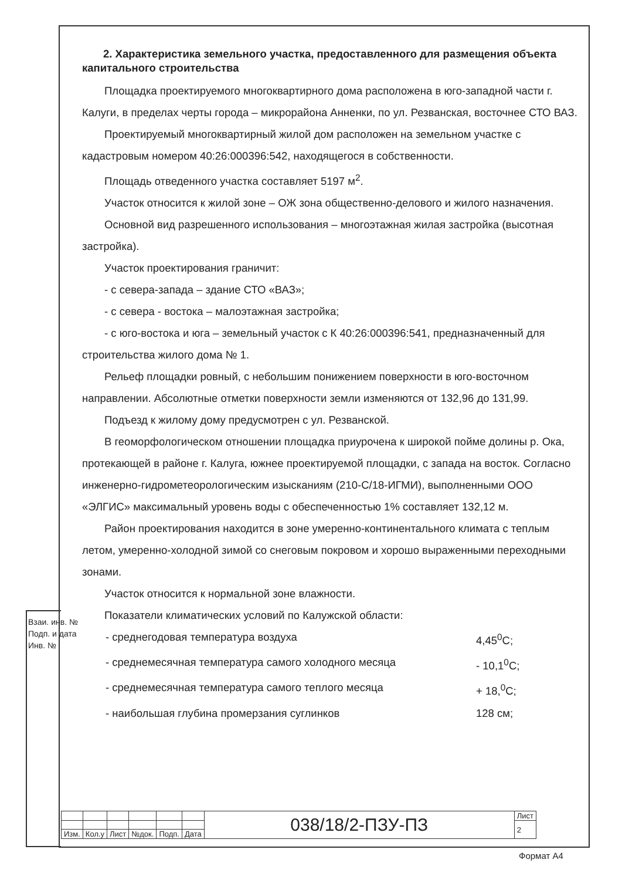2. Характеристика земельного участка, предоставленного для размещения объекта капитального строительства
Площадка проектируемого многоквартирного дома расположена в юго-западной части г. Калуги, в пределах черты города – микрорайона Анненки, по ул. Резванская, восточнее СТО ВАЗ.
Проектируемый многоквартирный жилой дом расположен на земельном участке с кадастровым номером 40:26:000396:542, находящегося в собственности.
Площадь отведенного участка составляет 5197 м<sup>2</sup>.
Участок относится к жилой зоне – ОЖ зона общественно-делового и жилого назначения.
Основной вид разрешенного использования – многоэтажная жилая застройка (высотная застройка).
Участок проектирования граничит:
- с севера-запада – здание СТО «ВАЗ»;
- с севера - востока – малоэтажная застройка;
- с юго-востока и юга – земельный участок с К 40:26:000396:541, предназначенный для строительства жилого дома № 1.
Рельеф площадки ровный, с небольшим понижением поверхности в юго-восточном направлении. Абсолютные отметки поверхности земли изменяются от 132,96 до 131,99.
Подъезд к жилому дому предусмотрен с ул. Резванской.
В геоморфологическом отношении площадка приурочена к широкой пойме долины р. Ока, протекающей в районе г. Калуга, южнее проектируемой площадки, с запада на восток. Согласно инженерно-гидрометеорологическим изысканиям (210-С/18-ИГМИ), выполненными ООО «ЭЛГИС» максимальный уровень воды с обеспеченностью 1% составляет 132,12 м.
Район проектирования находится в зоне умеренно-континентального климата с теплым летом, умеренно-холодной зимой со снеговым покровом и хорошо выраженными переходными зонами.
Участок относится к нормальной зоне влажности.
Показатели климатических условий по Калужской области:
- среднегодовая температура воздуха 4,45<sup>0</sup>С;
- среднемесячная температура самого холодного месяца - 10,1<sup>0</sup>С;
- среднемесячная температура самого теплого месяца + 18,<sup>0</sup>С;
- наибольшая глубина промерзания суглинков 128 см;
Взаи. инв. №
Подп. и дата
Инв. №
| | | | | | | 038/18/2-ПЗУ-ПЗ | Лист |
| | | | | | | | 2 |
| Изм. | Кол.у | Лист | №док. | Подп. | Дата | | |
Формат А4